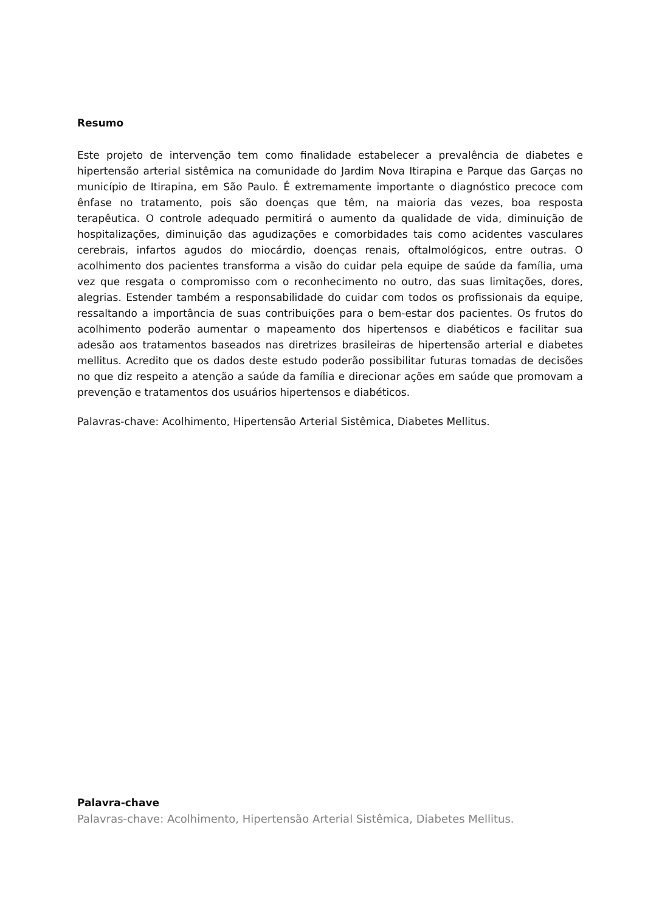Resumo
Este projeto de intervenção tem como finalidade estabelecer a prevalência de diabetes e hipertensão arterial sistêmica na comunidade do Jardim Nova Itirapina e Parque das Garças no município de Itirapina, em São Paulo. É extremamente importante o diagnóstico precoce com ênfase no tratamento, pois são doenças que têm, na maioria das vezes, boa resposta terapêutica. O controle adequado permitirá o aumento da qualidade de vida, diminuição de hospitalizações, diminuição das agudizações e comorbidades tais como acidentes vasculares cerebrais, infartos agudos do miocárdio, doenças renais, oftalmológicos, entre outras. O acolhimento dos pacientes transforma a visão do cuidar pela equipe de saúde da família, uma vez que resgata o compromisso com o reconhecimento no outro, das suas limitações, dores, alegrias. Estender também a responsabilidade do cuidar com todos os profissionais da equipe, ressaltando a importância de suas contribuições para o bem-estar dos pacientes. Os frutos do acolhimento poderão aumentar o mapeamento dos hipertensos e diabéticos e facilitar sua adesão aos tratamentos baseados nas diretrizes brasileiras de hipertensão arterial e diabetes mellitus. Acredito que os dados deste estudo poderão possibilitar futuras tomadas de decisões no que diz respeito a atenção a saúde da família e direcionar ações em saúde que promovam a prevenção e tratamentos dos usuários hipertensos e diabéticos.
Palavras-chave: Acolhimento, Hipertensão Arterial Sistêmica, Diabetes Mellitus.
Palavra-chave
Palavras-chave: Acolhimento, Hipertensão Arterial Sistêmica, Diabetes Mellitus.